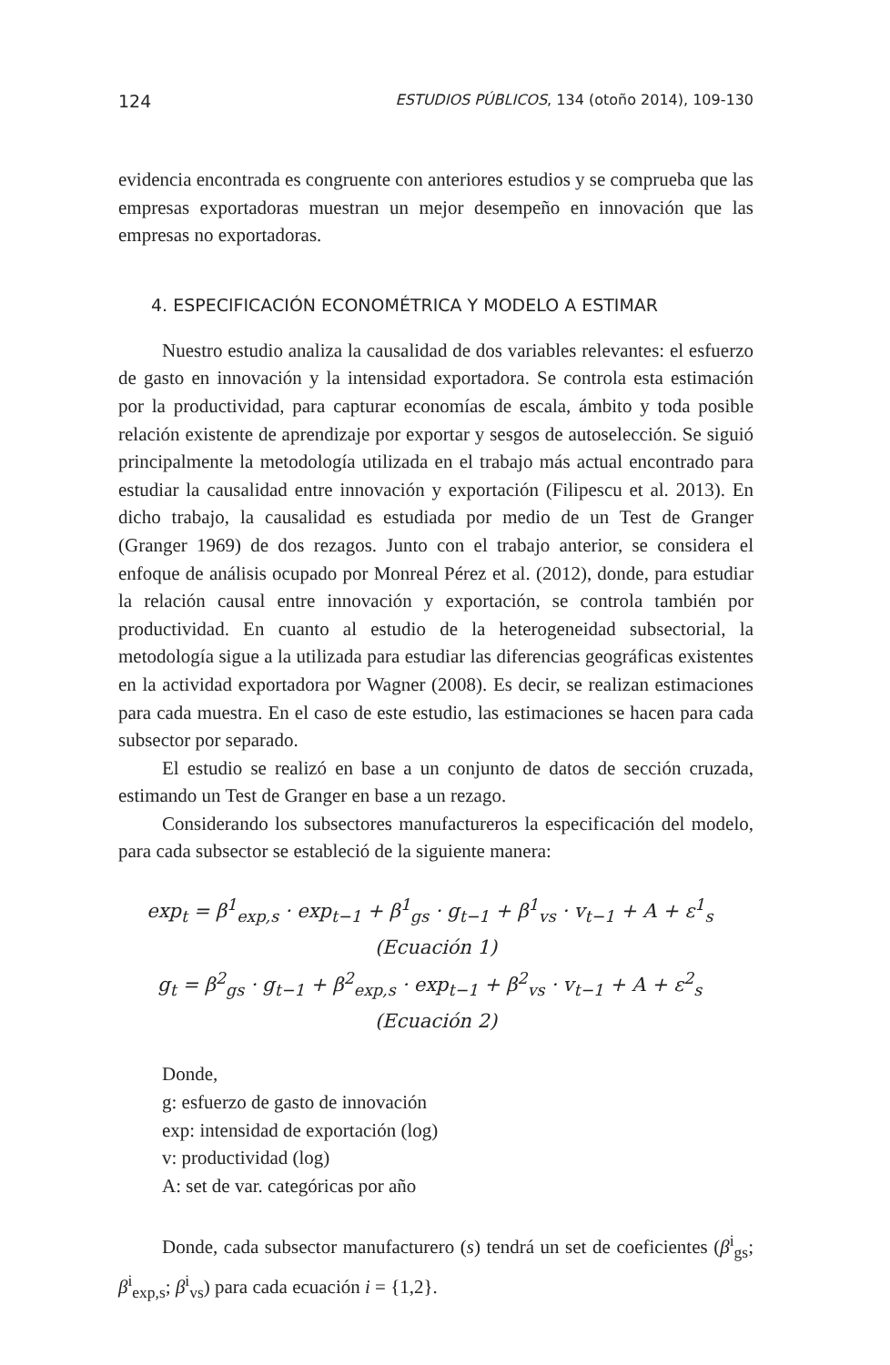124 ESTUDIOS PÚBLICOS, 134 (otoño 2014), 109-130
evidencia encontrada es congruente con anteriores estudios y se comprueba que las empresas exportadoras muestran un mejor desempeño en innovación que las empresas no exportadoras.
4. ESPECIFICACIÓN ECONOMÉTRICA Y MODELO A ESTIMAR
Nuestro estudio analiza la causalidad de dos variables relevantes: el esfuerzo de gasto en innovación y la intensidad exportadora. Se controla esta estimación por la productividad, para capturar economías de escala, ámbito y toda posible relación existente de aprendizaje por exportar y sesgos de autoselección. Se siguió principalmente la metodología utilizada en el trabajo más actual encontrado para estudiar la causalidad entre innovación y exportación (Filipescu et al. 2013). En dicho trabajo, la causalidad es estudiada por medio de un Test de Granger (Granger 1969) de dos rezagos. Junto con el trabajo anterior, se considera el enfoque de análisis ocupado por Monreal Pérez et al. (2012), donde, para estudiar la relación causal entre innovación y exportación, se controla también por productividad. En cuanto al estudio de la heterogeneidad subsectorial, la metodología sigue a la utilizada para estudiar las diferencias geográficas existentes en la actividad exportadora por Wagner (2008). Es decir, se realizan estimaciones para cada muestra. En el caso de este estudio, las estimaciones se hacen para cada subsector por separado.
El estudio se realizó en base a un conjunto de datos de sección cruzada, estimando un Test de Granger en base a un rezago.
Considerando los subsectores manufactureros la especificación del modelo, para cada subsector se estableció de la siguiente manera:
exp<sub>t</sub> = β<sup>1</sup><sub>exp,s</sub> · exp<sub>t−1</sub> + β<sup>1</sup><sub>gs</sub> · g<sub>t−1</sub> + β<sup>1</sup><sub>vs</sub> · v<sub>t−1</sub> + A + ε<sup>1</sup><sub>s</sub> (Ecuación 1)
g<sub>t</sub> = β<sup>2</sup><sub>gs</sub> · g<sub>t−1</sub> + β<sup>2</sup><sub>exp,s</sub> · exp<sub>t−1</sub> + β<sup>2</sup><sub>vs</sub> · v<sub>t−1</sub> + A + ε<sup>2</sup><sub>s</sub> (Ecuación 2)
Donde,
g: esfuerzo de gasto de innovación
exp: intensidad de exportación (log)
v: productividad (log)
A: set de var. categóricas por año
Donde, cada subsector manufacturero (s) tendrá un set de coeficientes (β<sup>i</sup><sub>gs</sub>; β<sup>i</sup><sub>exp,s</sub>; β<sup>i</sup><sub>vs</sub>) para cada ecuación i = {1,2}.